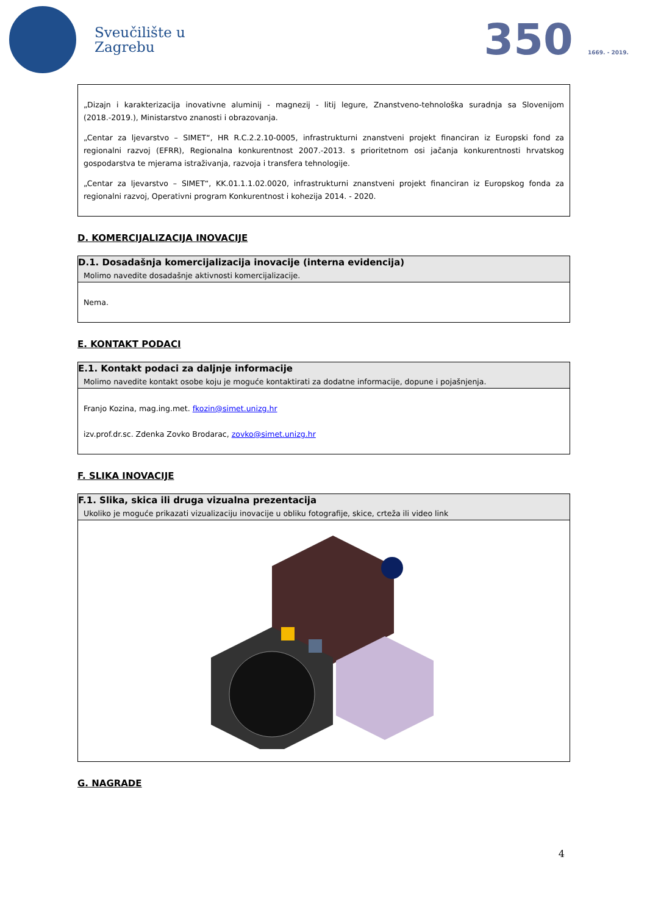Sveučilište u
Zagrebu
350 1669. - 2019.
„Dizajn i karakterizacija inovativne aluminij - magnezij - litij legure, Znanstveno-tehnološka suradnja sa Slovenijom (2018.-2019.), Ministarstvo znanosti i obrazovanja.
„Centar za ljevarstvo – SIMET“, HR R.C.2.2.10-0005, infrastrukturni znanstveni projekt financiran iz Europski fond za regionalni razvoj (EFRR), Regionalna konkurentnost 2007.-2013. s prioritetnom osi jačanja konkurentnosti hrvatskog gospodarstva te mjerama istraživanja, razvoja i transfera tehnologije.
„Centar za ljevarstvo – SIMET“, KK.01.1.1.02.0020, infrastrukturni znanstveni projekt financiran iz Europskog fonda za regionalni razvoj, Operativni program Konkurentnost i kohezija 2014. - 2020.
D. KOMERCIJALIZACIJA INOVACIJE
| D.1. Dosadašnja komercijalizacija inovacije (interna evidencija) Molimo navedite dosadašnje aktivnosti komercijalizacije. |
| Nema. |
E. KONTAKT PODACI
| E.1. Kontakt podaci za daljnje informacije Molimo navedite kontakt osobe koju je moguće kontaktirati za dodatne informacije, dopune i pojašnjenja. |
| Franjo Kozina, mag.ing.met. fkozin@simet.unizg.hr izv.prof.dr.sc. Zdenka Zovko Brodarac, zovko@simet.unizg.hr |
F. SLIKA INOVACIJE
| F.1. Slika, skica ili druga vizualna prezentacija Ukoliko je moguće prikazati vizualizaciju inovacije u obliku fotografije, skice, crteža ili video link |
G. NAGRADE
4